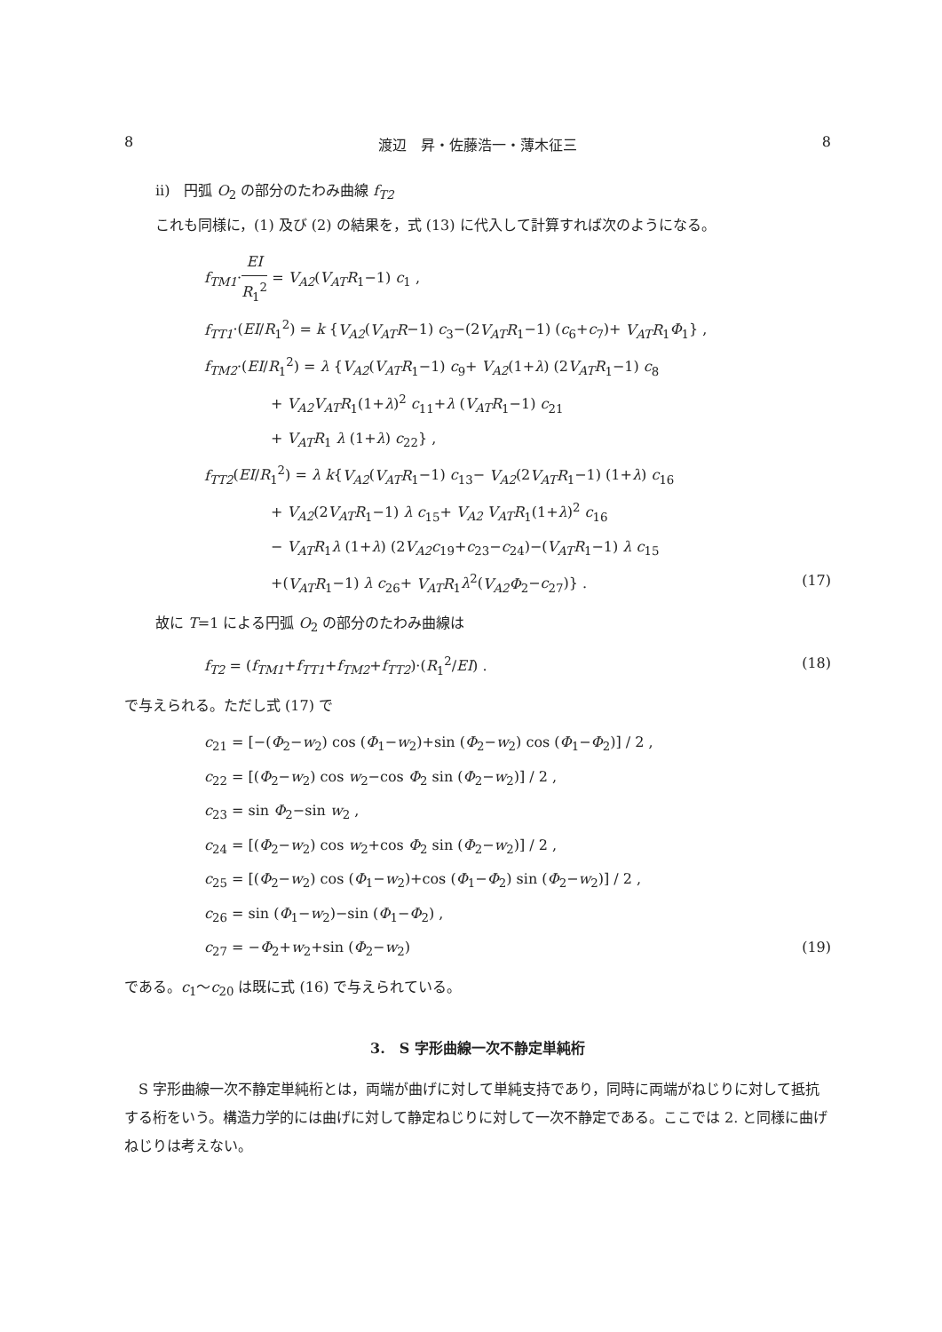8 渡辺　昇・佐藤浩一・薄木征三 8
ii)　円弧 O<sub>2</sub> の部分のたわみ曲線 f<sub>T2</sub>
これも同様に，(1) 及び (2) の結果を，式 (13) に代入して計算すれば次のようになる。
f<sub>TM1</sub>·EI R<sub>1</sub><sup>2</sup> = V<sub>A2</sub>(V<sub>AT</sub>R<sub>1</sub>−1) c<sub>1</sub> ,
f<sub>TT1</sub>·(EI/R<sub>1</sub><sup>2</sup>) = k {V<sub>A2</sub>(V<sub>AT</sub>R−1) c<sub>3</sub>−(2V<sub>AT</sub>R<sub>1</sub>−1) (c<sub>6</sub>+c<sub>7</sub>)+ V<sub>AT</sub>R<sub>1</sub>Φ<sub>1</sub>} ,
f<sub>TM2</sub>·(EI/R<sub>1</sub><sup>2</sup>) = λ {V<sub>A2</sub>(V<sub>AT</sub>R<sub>1</sub>−1) c<sub>9</sub>+ V<sub>A2</sub>(1+λ) (2V<sub>AT</sub>R<sub>1</sub>−1) c<sub>8</sub>
+ V<sub>A2</sub>V<sub>AT</sub>R<sub>1</sub>(1+λ)<sup>2</sup> c<sub>11</sub>+λ (V<sub>AT</sub>R<sub>1</sub>−1) c<sub>21</sub>
+ V<sub>AT</sub>R<sub>1</sub> λ (1+λ) c<sub>22</sub>} ,
f<sub>TT2</sub>(EI/R<sub>1</sub><sup>2</sup>) = λ k{V<sub>A2</sub>(V<sub>AT</sub>R<sub>1</sub>−1) c<sub>13</sub>− V<sub>A2</sub>(2V<sub>AT</sub>R<sub>1</sub>−1) (1+λ) c<sub>16</sub>
+ V<sub>A2</sub>(2V<sub>AT</sub>R<sub>1</sub>−1) λ c<sub>15</sub>+ V<sub>A2</sub> V<sub>AT</sub>R<sub>1</sub>(1+λ)<sup>2</sup> c<sub>16</sub>
− V<sub>AT</sub>R<sub>1</sub>λ (1+λ) (2V<sub>A2</sub>c<sub>19</sub>+c<sub>23</sub>−c<sub>24</sub>)−(V<sub>AT</sub>R<sub>1</sub>−1) λ c<sub>15</sub>
+(V<sub>AT</sub>R<sub>1</sub>−1) λ c<sub>26</sub>+ V<sub>AT</sub>R<sub>1</sub>λ<sup>2</sup>(V<sub>A2</sub>Φ<sub>2</sub>−c<sub>27</sub>)} . (17)
故に T=1 による円弧 O<sub>2</sub> の部分のたわみ曲線は
f<sub>T2</sub> = (f<sub>TM1</sub>+f<sub>TT1</sub>+f<sub>TM2</sub>+f<sub>TT2</sub>)·(R<sub>1</sub><sup>2</sup>/EI) . (18)
で与えられる。ただし式 (17) で
c<sub>21</sub> = [−(Φ<sub>2</sub>−w<sub>2</sub>) cos (Φ<sub>1</sub>−w<sub>2</sub>)+sin (Φ<sub>2</sub>−w<sub>2</sub>) cos (Φ<sub>1</sub>−Φ<sub>2</sub>)] / 2 ,
c<sub>22</sub> = [(Φ<sub>2</sub>−w<sub>2</sub>) cos w<sub>2</sub>−cos Φ<sub>2</sub> sin (Φ<sub>2</sub>−w<sub>2</sub>)] / 2 ,
c<sub>23</sub> = sin Φ<sub>2</sub>−sin w<sub>2</sub> ,
c<sub>24</sub> = [(Φ<sub>2</sub>−w<sub>2</sub>) cos w<sub>2</sub>+cos Φ<sub>2</sub> sin (Φ<sub>2</sub>−w<sub>2</sub>)] / 2 ,
c<sub>25</sub> = [(Φ<sub>2</sub>−w<sub>2</sub>) cos (Φ<sub>1</sub>−w<sub>2</sub>)+cos (Φ<sub>1</sub>−Φ<sub>2</sub>) sin (Φ<sub>2</sub>−w<sub>2</sub>)] / 2 ,
c<sub>26</sub> = sin (Φ<sub>1</sub>−w<sub>2</sub>)−sin (Φ<sub>1</sub>−Φ<sub>2</sub>) ,
c<sub>27</sub> = −Φ<sub>2</sub>+w<sub>2</sub>+sin (Φ<sub>2</sub>−w<sub>2</sub>) (19)
である。c<sub>1</sub>〜c<sub>20</sub> は既に式 (16) で与えられている。
3.　S 字形曲線一次不静定単純桁
　S 字形曲線一次不静定単純桁とは，両端が曲げに対して単純支持であり，同時に両端がねじりに対して抵抗する桁をいう。構造力学的には曲げに対して静定ねじりに対して一次不静定である。ここでは 2. と同様に曲げねじりは考えない。